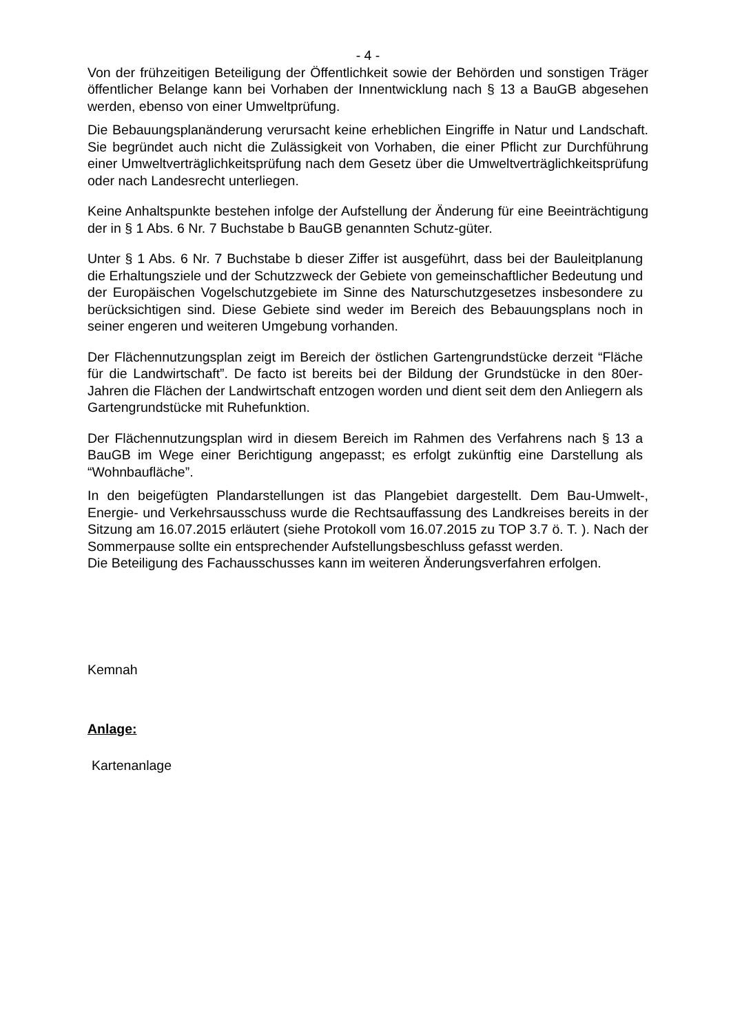- 4 -
Von der frühzeitigen Beteiligung der Öffentlichkeit sowie der Behörden und sonstigen Träger öffentlicher Belange kann bei Vorhaben der Innentwicklung nach § 13 a BauGB abgesehen werden, ebenso von einer Umweltprüfung.
Die Bebauungsplanänderung verursacht keine erheblichen Eingriffe in Natur und Landschaft. Sie begründet auch nicht die Zulässigkeit von Vorhaben, die einer Pflicht zur Durchführung einer Umweltverträglichkeitsprüfung nach dem Gesetz über die Umweltverträglichkeitsprüfung oder nach Landesrecht unterliegen.
Keine Anhaltspunkte bestehen infolge der Aufstellung der Änderung für eine Beeinträchtigung der in § 1 Abs. 6 Nr. 7 Buchstabe b BauGB genannten Schutz-güter.
Unter § 1 Abs. 6 Nr. 7 Buchstabe b dieser Ziffer ist ausgeführt, dass bei der Bauleitplanung die Erhaltungsziele und der Schutzzweck der Gebiete von gemeinschaftlicher Bedeutung und der Europäischen Vogelschutzgebiete im Sinne des Naturschutzgesetzes insbesondere zu berücksichtigen sind. Diese Gebiete sind weder im Bereich des Bebauungsplans noch in seiner engeren und weiteren Umgebung vorhanden.
Der Flächennutzungsplan zeigt im Bereich der östlichen Gartengrundstücke derzeit “Fläche für die Landwirtschaft”. De facto ist bereits bei der Bildung der Grundstücke in den 80er-Jahren die Flächen der Landwirtschaft entzogen worden und dient seit dem den Anliegern als Gartengrundstücke mit Ruhefunktion.
Der Flächennutzungsplan wird in diesem Bereich im Rahmen des Verfahrens nach § 13 a BauGB im Wege einer Berichtigung angepasst; es erfolgt zukünftig eine Darstellung als “Wohnbaufläche”.
In den beigefügten Plandarstellungen ist das Plangebiet dargestellt. Dem Bau-Umwelt-, Energie- und Verkehrsausschuss wurde die Rechtsauffassung des Landkreises bereits in der Sitzung am 16.07.2015 erläutert (siehe Protokoll vom 16.07.2015 zu TOP 3.7 ö. T. ). Nach der Sommerpause sollte ein entsprechender Aufstellungsbeschluss gefasst werden.
Die Beteiligung des Fachausschusses kann im weiteren Änderungsverfahren erfolgen.
Kemnah
Anlage:
Kartenanlage